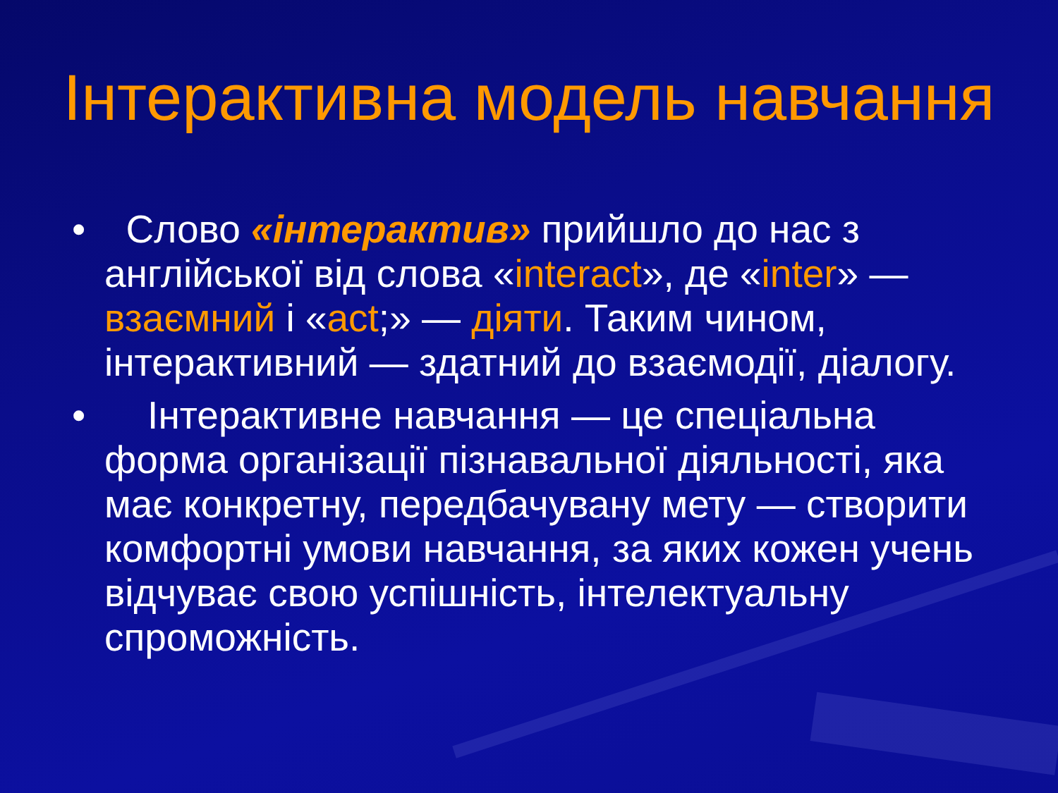Інтерактивна модель навчання
• Слово «інтерактив» прийшло до нас з англійської від слова «interact», де «inter» — взаємний і «act;» — діяти. Таким чином, інтерактивний — здатний до взаємодії, діалогу.
• Інтерактивне навчання — це спеціальна форма організації пізнавальної діяльності, яка має конкретну, передбачувану мету — створити комфортні умови навчання, за яких кожен учень відчуває свою успішність, інтелектуальну спроможність.